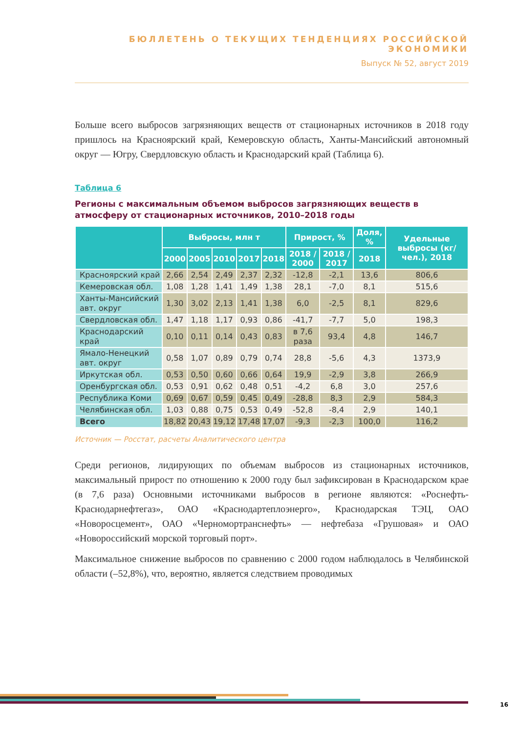БЮЛЛЕТЕНЬ О ТЕКУЩИХ ТЕНДЕНЦИЯХ РОССИЙСКОЙ ЭКОНОМИКИ
Выпуск № 52, август 2019
Больше всего выбросов загрязняющих веществ от стационарных источников в 2018 году пришлось на Красноярский край, Кемеровскую область, Ханты-Мансийский автономный округ — Югру, Свердловскую область и Краснодарский край (Таблица 6).
Таблица 6
Регионы с максимальным объемом выбросов загрязняющих веществ в атмосферу от стационарных источников, 2010–2018 годы
| | Выбросы, млн т | | | | | Прирост, % | | Доля, % | Удельные выбросы (кг/чел.), 2018 |
| --- | --- | --- | --- | --- | --- | --- | --- | --- | --- |
| | 2000 | 2005 | 2010 | 2017 | 2018 | 2018 / 2000 | 2018 / 2017 | 2018 | |
| Красноярский край | 2,66 | 2,54 | 2,49 | 2,37 | 2,32 | -12,8 | -2,1 | 13,6 | 806,6 |
| Кемеровская обл. | 1,08 | 1,28 | 1,41 | 1,49 | 1,38 | 28,1 | -7,0 | 8,1 | 515,6 |
| Ханты-Мансийский авт. округ | 1,30 | 3,02 | 2,13 | 1,41 | 1,38 | 6,0 | -2,5 | 8,1 | 829,6 |
| Свердловская обл. | 1,47 | 1,18 | 1,17 | 0,93 | 0,86 | -41,7 | -7,7 | 5,0 | 198,3 |
| Краснодарский край | 0,10 | 0,11 | 0,14 | 0,43 | 0,83 | в 7,6 раза | 93,4 | 4,8 | 146,7 |
| Ямало-Ненецкий авт. округ | 0,58 | 1,07 | 0,89 | 0,79 | 0,74 | 28,8 | -5,6 | 4,3 | 1373,9 |
| Иркутская обл. | 0,53 | 0,50 | 0,60 | 0,66 | 0,64 | 19,9 | -2,9 | 3,8 | 266,9 |
| Оренбургская обл. | 0,53 | 0,91 | 0,62 | 0,48 | 0,51 | -4,2 | 6,8 | 3,0 | 257,6 |
| Республика Коми | 0,69 | 0,67 | 0,59 | 0,45 | 0,49 | -28,8 | 8,3 | 2,9 | 584,3 |
| Челябинская обл. | 1,03 | 0,88 | 0,75 | 0,53 | 0,49 | -52,8 | -8,4 | 2,9 | 140,1 |
| Всего | 18,82 | 20,43 | 19,12 | 17,48 | 17,07 | -9,3 | -2,3 | 100,0 | 116,2 |
Источник — Росстат, расчеты Аналитического центра
Среди регионов, лидирующих по объемам выбросов из стационарных источников, максимальный прирост по отношению к 2000 году был зафиксирован в Краснодарском крае (в 7,6 раза) Основными источниками выбросов в регионе являются: «Роснефть-Краснодарнефтегаз», ОАО «Краснодартеплоэнерго», Краснодарская ТЭЦ, ОАО «Новоросцемент», ОАО «Черномортранснефть» — нефтебаза «Грушовая» и ОАО «Новороссийский морской торговый порт».
Максимальное снижение выбросов по сравнению с 2000 годом наблюдалось в Челябинской области (–52,8%), что, вероятно, является следствием проводимых
16